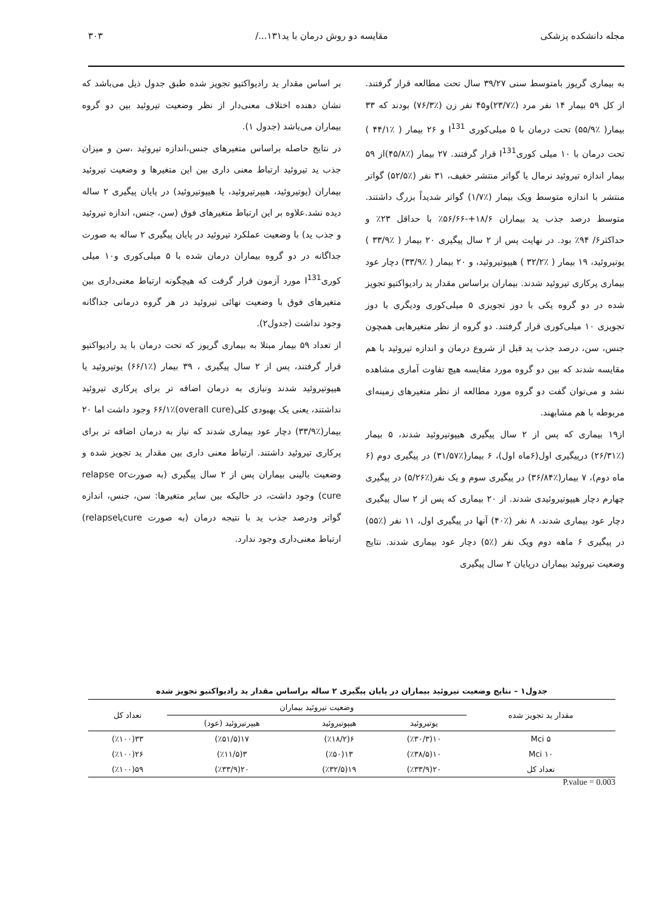مجله دانشکده پزشکی مقایسه دو روش درمان با ید۱۳۱.../ ۳۰۳
به بیماری گریوز بامتوسط سنی ۳۹/۲۷ سال تحت مطالعه قرار گرفتند. از کل ۵۹ بیمار ۱۴ نفر مرد (٪۲۳/۷)و۴۵ نفر زن (٪۷۶/۳) بودند که ۳۳ بیمار( ٪۵۵/۹) تحت درمان با ۵ میلی‌کوری I<sup>131</sup> و ۲۶ بیمار ( ٪۴۴/۱ ) تحت درمان با ۱۰ میلی کوریI<sup>131</sup> قرار گرفتند. ۲۷ بیمار (٪۴۵/۸)از ۵۹ بیمار اندازه تیروئید نرمال یا گواتر منتشر خفیف، ۳۱ نفر (٪۵۲/۵) گواتر منتشر با اندازه متوسط ویک بیمار (٪۱/۷) گواتر شدیداً بزرگ داشتند. متوسط درصد جذب ید بیماران ۱۸/۶+-۵۶/۶۶٪ با حداقل ۲۳٪ و حداکثر۶/ ۹۴٪ بود. در نهایت پس از ۲ سال پیگیری ۲۰ بیمار ( ٪۳۳/۹ ) یوتیروئید، ۱۹ بیمار ( ٪۳۲/۲ ) هیپوتیروئید، و ۲۰ بیمار ( ٪۳۳/۹) دچار عود بیماری پرکاری تیروئید شدند. بیماران براساس مقدار ید رادیواکتیو تجویز شده در دو گروه یکی با دوز تجویزی ۵ میلی‌کوری ودیگری با دوز تجویزی ۱۰ میلی‌کوری قرار گرفتند. دو گروه از نظر متغیرهایی همچون جنس، سن، درصد جذب ید قبل از شروع درمان و اندازه تیروئید با هم مقایسه شدند که بین دو گروه مورد مقایسه هیچ تفاوت آماری مشاهده نشد و می‌توان گفت دو گروه مورد مطالعه از نظر متغیرهای زمینه‌ای مربوطه با هم مشابهند.
از۱۹ بیماری که پس از ۲ سال پیگیری هیپوتیروئید شدند، ۵ بیمار (٪۲۶/۳۱) درپیگیری اول(۶ماه اول)، ۶ بیمار(٪۳۱/۵۷) در پیگیری دوم (۶ ماه دوم)، ۷ بیمار(٪۳۶/۸۴) در پیگیری سوم و یک نفر(٪۵/۲۶) در پیگیری چهارم دچار هیپوتیروئیدی شدند. از ۲۰ بیماری که پس از ۲ سال پیگیری دچار عود بیماری شدند، ۸ نفر (٪۴۰) آنها در پیگیری اول، ۱۱ نفر (٪۵۵) در پیگیری ۶ ماهه دوم ویک نفر (٪۵) دچار عود بیماری شدند. نتایج وضعیت تیروئید بیماران درپایان ۲ سال پیگیری
بر اساس مقدار ید رادیواکتیو تجویز شده طبق جدول ذیل می‌باشد که نشان دهنده اختلاف معنی‌دار از نظر وضعیت تیروئید بین دو گروه بیماران می‌باشد (جدول ۱).
در نتایج حاصله براساس متغیرهای جنس،اندازه تیروئید ،سن و میزان جذب ید تیروئید ارتباط معنی داری بین این متغیرها و وضعیت تیروئید بیماران (یوتیروئید، هیپرتیروئید، یا هیپوتیروئید) در پایان پیگیری ۲ ساله دیده نشد.علاوه بر این ارتباط متغیرهای فوق (سن، جنس، اندازه تیروئید و جذب ید) با وضعیت عملکرد تیروئید در پایان پیگیری ۲ ساله به صورت جداگانه در دو گروه بیماران درمان شده با ۵ میلی‌کوری و۱۰ میلی کوریI<sup>131</sup> مورد آزمون قرار گرفت که هیچگونه ارتباط معنی‌داری بین متغیرهای فوق با وضعیت نهائی تیروئید در هر گروه درمانی جداگانه وجود نداشت (جدول۲).
از تعداد ۵۹ بیمار مبتلا به بیماری گریوز که تحت درمان با ید رادیواکتیو قرار گرفتند، پس از ۲ سال پیگیری ، ۳۹ بیمار (٪۶۶/۱) یوتیروئید یا هیپوتیروئید شدند ونیازی به درمان اضافه تر برای پرکاری تیروئید نداشتند، یعنی یک بهبودی کلی(overall cure)۶۶/۱٪ وجود داشت اما ۲۰ بیمار(٪۳۳/۹) دچار عود بیماری شدند که نیاز به درمان اضافه تر برای پرکاری تیروئید داشتند. ارتباط معنی داری بین مقدار ید تجویز شده و وضعیت بالینی بیماران پس از ۲ سال پیگیری (به صورتrelapse or cure) وجود داشت، در حالیکه بین سایر متغیرها: سن، جنس، اندازه گواتر ودرصد جذب ید با نتیجه درمان (به صورت cureیاrelapse) ارتباط معنی‌داری وجود ندارد.
جدول۱ – نتایج وضعیت تیروئید بیماران در پایان پیگیری ۲ ساله براساس مقدار ید رادیواکتیو تجویز شده
| مقدار ید تجویز شده | وضعیت تیروئید بیماران | | | تعداد کل |
| --- | --- | --- | --- | --- |
| | یوتیروئید | هیپوتیروئید | هیپرتیروئید (عود) | |
| ۵ Mci | ۱۰(٪۳۰/۳) | ۶(٪۱۸/۲) | ۱۷(٪۵۱/۵) | ۳۳(٪۱۰۰) |
| ۱۰ Mci | ۱۰(٪۳۸/۵) | ۱۳(٪۵۰) | ۳(٪۱۱/۵) | ۲۶(٪۱۰۰) |
| تعداد کل | ۲۰(٪۳۳/۹) | ۱۹(٪۳۲/۵) | ۲۰(٪۳۳/۹) | ۵۹(٪۱۰۰) |
P.value = 0.003